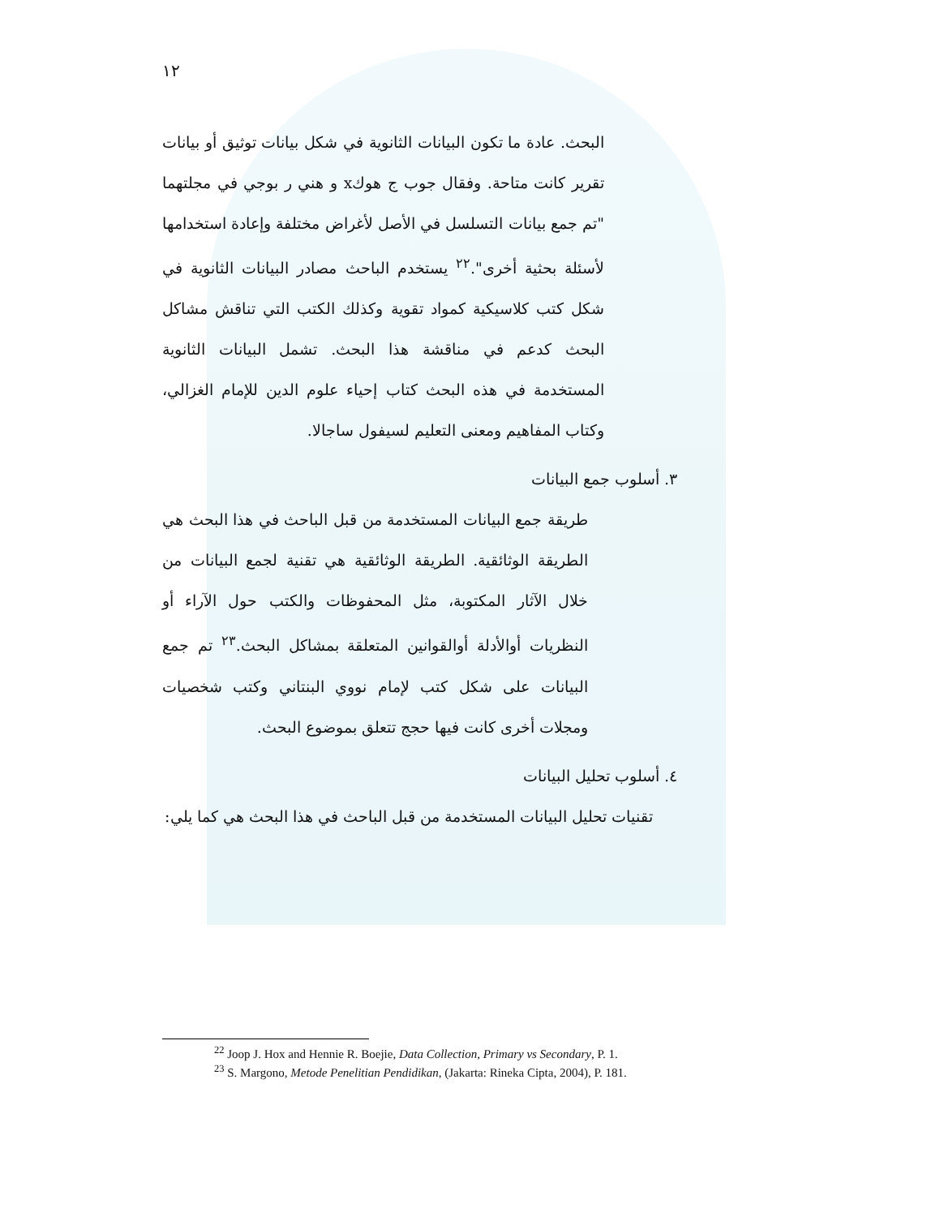١٢
البحث. عادة ما تكون البيانات الثانوية في شكل بيانات توثيق أو بيانات تقرير كانت متاحة. وفقال جوب ج هوكx و هني ر بوجي في مجلتهما "تم جمع بيانات التسلسل في الأصل لأغراض مختلفة وإعادة استخدامها لأسئلة بحثية أخرى".<sup>٢٢</sup> يستخدم الباحث مصادر البيانات الثانوية في شكل كتب كلاسيكية كمواد تقوية وكذلك الكتب التي تناقش مشاكل البحث كدعم في مناقشة هذا البحث. تشمل البيانات الثانوية المستخدمة في هذه البحث كتاب إحياء علوم الدين للإمام الغزالي، وكتاب المفاهيم ومعنى التعليم لسيفول ساجالا.
٣. أسلوب جمع البيانات
طريقة جمع البيانات المستخدمة من قبل الباحث في هذا البحث هي الطريقة الوثائقية. الطريقة الوثائقية هي تقنية لجمع البيانات من خلال الآثار المكتوبة، مثل المحفوظات والكتب حول الآراء أو النظريات أوالأدلة أوالقوانين المتعلقة بمشاكل البحث.<sup>٢٣</sup> تم جمع البيانات على شكل كتب لإمام نووي البنتاني وكتب شخصيات ومجلات أخرى كانت فيها حجج تتعلق بموضوع البحث.
٤. أسلوب تحليل البيانات
تقنيات تحليل البيانات المستخدمة من قبل الباحث في هذا البحث هي كما يلي:
<sup>22</sup> Joop J. Hox and Hennie R. Boejie, Data Collection, Primary vs Secondary, P. 1.
<sup>23</sup> S. Margono, Metode Penelitian Pendidikan, (Jakarta: Rineka Cipta, 2004), P. 181.